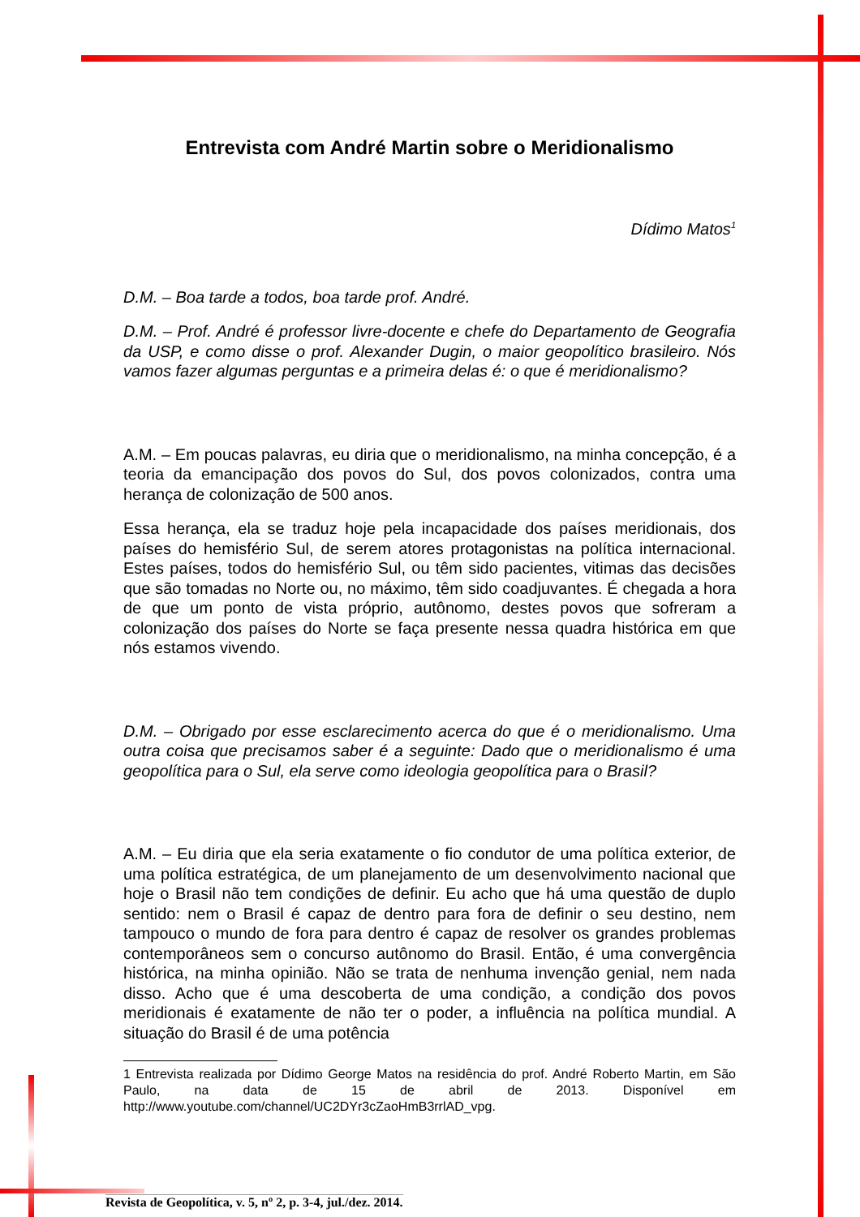Entrevista com André Martin sobre o Meridionalismo
Dídimo Matos<sup>1</sup>
D.M. – Boa tarde a todos, boa tarde prof. André.
D.M. – Prof. André é professor livre-docente e chefe do Departamento de Geografia da USP, e como disse o prof. Alexander Dugin, o maior geopolítico brasileiro. Nós vamos fazer algumas perguntas e a primeira delas é: o que é meridionalismo?
A.M. – Em poucas palavras, eu diria que o meridionalismo, na minha concepção, é a teoria da emancipação dos povos do Sul, dos povos colonizados, contra uma herança de colonização de 500 anos.
Essa herança, ela se traduz hoje pela incapacidade dos países meridionais, dos países do hemisfério Sul, de serem atores protagonistas na política internacional. Estes países, todos do hemisfério Sul, ou têm sido pacientes, vitimas das decisões que são tomadas no Norte ou, no máximo, têm sido coadjuvantes. É chegada a hora de que um ponto de vista próprio, autônomo, destes povos que sofreram a colonização dos países do Norte se faça presente nessa quadra histórica em que nós estamos vivendo.
D.M. – Obrigado por esse esclarecimento acerca do que é o meridionalismo. Uma outra coisa que precisamos saber é a seguinte: Dado que o meridionalismo é uma geopolítica para o Sul, ela serve como ideologia geopolítica para o Brasil?
A.M. – Eu diria que ela seria exatamente o fio condutor de uma política exterior, de uma política estratégica, de um planejamento de um desenvolvimento nacional que hoje o Brasil não tem condições de definir. Eu acho que há uma questão de duplo sentido: nem o Brasil é capaz de dentro para fora de definir o seu destino, nem tampouco o mundo de fora para dentro é capaz de resolver os grandes problemas contemporâneos sem o concurso autônomo do Brasil. Então, é uma convergência histórica, na minha opinião. Não se trata de nenhuma invenção genial, nem nada disso. Acho que é uma descoberta de uma condição, a condição dos povos meridionais é exatamente de não ter o poder, a influência na política mundial. A situação do Brasil é de uma potência
1 Entrevista realizada por Dídimo George Matos na residência do prof. André Roberto Martin, em São Paulo, na data de 15 de abril de 2013. Disponível em http://www.youtube.com/channel/UC2DYr3cZaoHmB3rrlAD_vpg.
Revista de Geopolítica, v. 5, nº 2, p. 3-4, jul./dez. 2014.